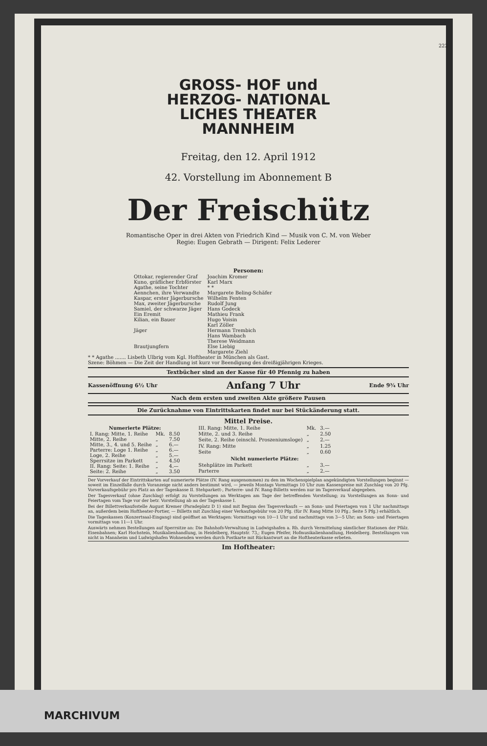222
GROSS- HOF und
HERZOG- NATIONAL
LICHES THEATER
MANNHEIM
Freitag, den 12. April 1912
42. Vorstellung im Abonnement B
Der Freischütz
Romantische Oper in drei Akten von Friedrich Kind — Musik von C. M. von Weber
Regie: Eugen Gebrath — Dirigent: Felix Lederer
Personen:
| Ottokar, regierender Graf | Joachim Kromer |
| Kuno, gräflicher Erbförster | Karl Marx |
| Agathe, seine Tochter | * * |
| Aennchen, ihre Verwandte | Margarete Beling-Schäfer |
| Kaspar, erster Jägerbursche | Wilhelm Fenten |
| Max, zweiter Jägerbursche | Rudolf Jung |
| Samiel, der schwarze Jäger | Hans Godeck |
| Ein Eremit | Mathieu Frank |
| Kilian, ein Bauer | Hugo Voisin |
| Jäger | Karl Zöller |
| | Hermann Trembich |
| | Hans Wambach |
| Brautjungfern | Therese Weidmann |
| | Else Liebig |
| | Margarete Ziehl |
* * Agathe ....... Lisbeth Ulbrig vom Kgl. Hoftheater in München als Gast.
Szene: Böhmen — Die Zeit der Handlung ist kurz vor Beendigung des dreißigjährigen Krieges.
Textbücher sind an der Kasse für 40 Pfennig zu haben
Kassenöffnung 6½ Uhr Anfang 7 Uhr Ende 9¾ Uhr
Nach dem ersten und zweiten Akte größere Pausen
Die Zurücknahme von Eintrittskarten findet nur bei Stückänderung statt.
Mittel Preise.
| Numerierte Plätze: | | |
| --- | --- | --- |
| I. Rang: Mitte, 1. Reihe | Mk. | 8.50 |
| Mitte, 2. Reihe | „ | 7.50 |
| Mitte, 3., 4. und 5. Reihe | „ | 6.— |
| Parterre: Loge 1. Reihe | „ | 6.— |
| Loge, 2. Reihe | „ | 5.— |
| Sperrsitze im Parkett | „ | 4.50 |
| II. Rang: Seite: 1. Reihe | „ | 4.— |
| Seite: 2. Reihe | „ | 3.50 |
| III. Rang: Mitte, 1. Reihe | Mk. | 3.— |
| Mitte, 2. und 3. Reihe | „ | 2.50 |
| Seite, 2. Reihe (einschl. Proszeniumsloge) | „ | 2.— |
| IV. Rang: Mitte | „ | 1.25 |
| Seite | „ | 0.60 |
| Nicht numerierte Plätze: | | |
| Stehplätze im Parkett | „ | 3.— |
| Parterre | „ | 2.— |
Der Vorverkauf der Eintrittskarten auf numerierte Plätze (IV. Rang ausgenommen) zu den im Wochenspielplan angekündigten Vorstellungen beginnt — soweit im Einzelfalle durch Voranzeige nicht anders bestimmt wird, — jeweils Montags Vormittags 10 Uhr zum Kassenpreise mit Zuschlag von 20 Pfg. Vorverkaufsgebühr pro Platz an der Tageskasse II. Stehparkett-, Parterre- und IV. Rang-Billetts werden nur im Tagesverkauf abgegeben.
Der Tagesverkauf (ohne Zuschlag) erfolgt zu Vorstellungen an Werktagen am Tage der betreffenden Vorstellung; zu Vorstellungen an Sonn- und Feiertagen vom Tage vor der betr. Vorstellung ab an der Tageskasse I.
Bei der Billettverkaufsstelle August Kremer (Paradeplatz D 1) sind mit Beginn des Tagesverkaufs — an Sonn- und Feiertagen von 1 Uhr nachmittags an, außerdem beim Hoftheater-Portier, — Billetts mit Zuschlag einer Verkaufsgebühr von 20 Pfg. (für IV. Rang Mitte 10 Pfg.; Seite 5 Pfg.) erhältlich.
Die Tageskassen (Konzertsaal-Eingang) sind geöffnet an Werktagen: Vormittags von 10—1 Uhr und nachmittags von 3—5 Uhr; an Sonn- und Feiertagen vormittags von 11—1 Uhr.
Auswärts nehmen Bestellungen auf Sperrsitze an: Die Bahnhofs-Verwaltung in Ludwigshafen a. Rh. durch Vermittelung sämtlicher Stationen der Pfälz. Eisenbahnen; Karl Hochstein, Musikalienhandlung, in Heidelberg, Hauptstr. 73,; Eugen Pfeifer, Hofmusikalienhandlung, Heidelberg. Bestellungen von nicht in Mannheim und Ludwigshafen Wohnenden werden durch Postkarte mit Rückantwort an die Hoftheaterkasse erbeten.
Im Hoftheater:
MARCHIVUM